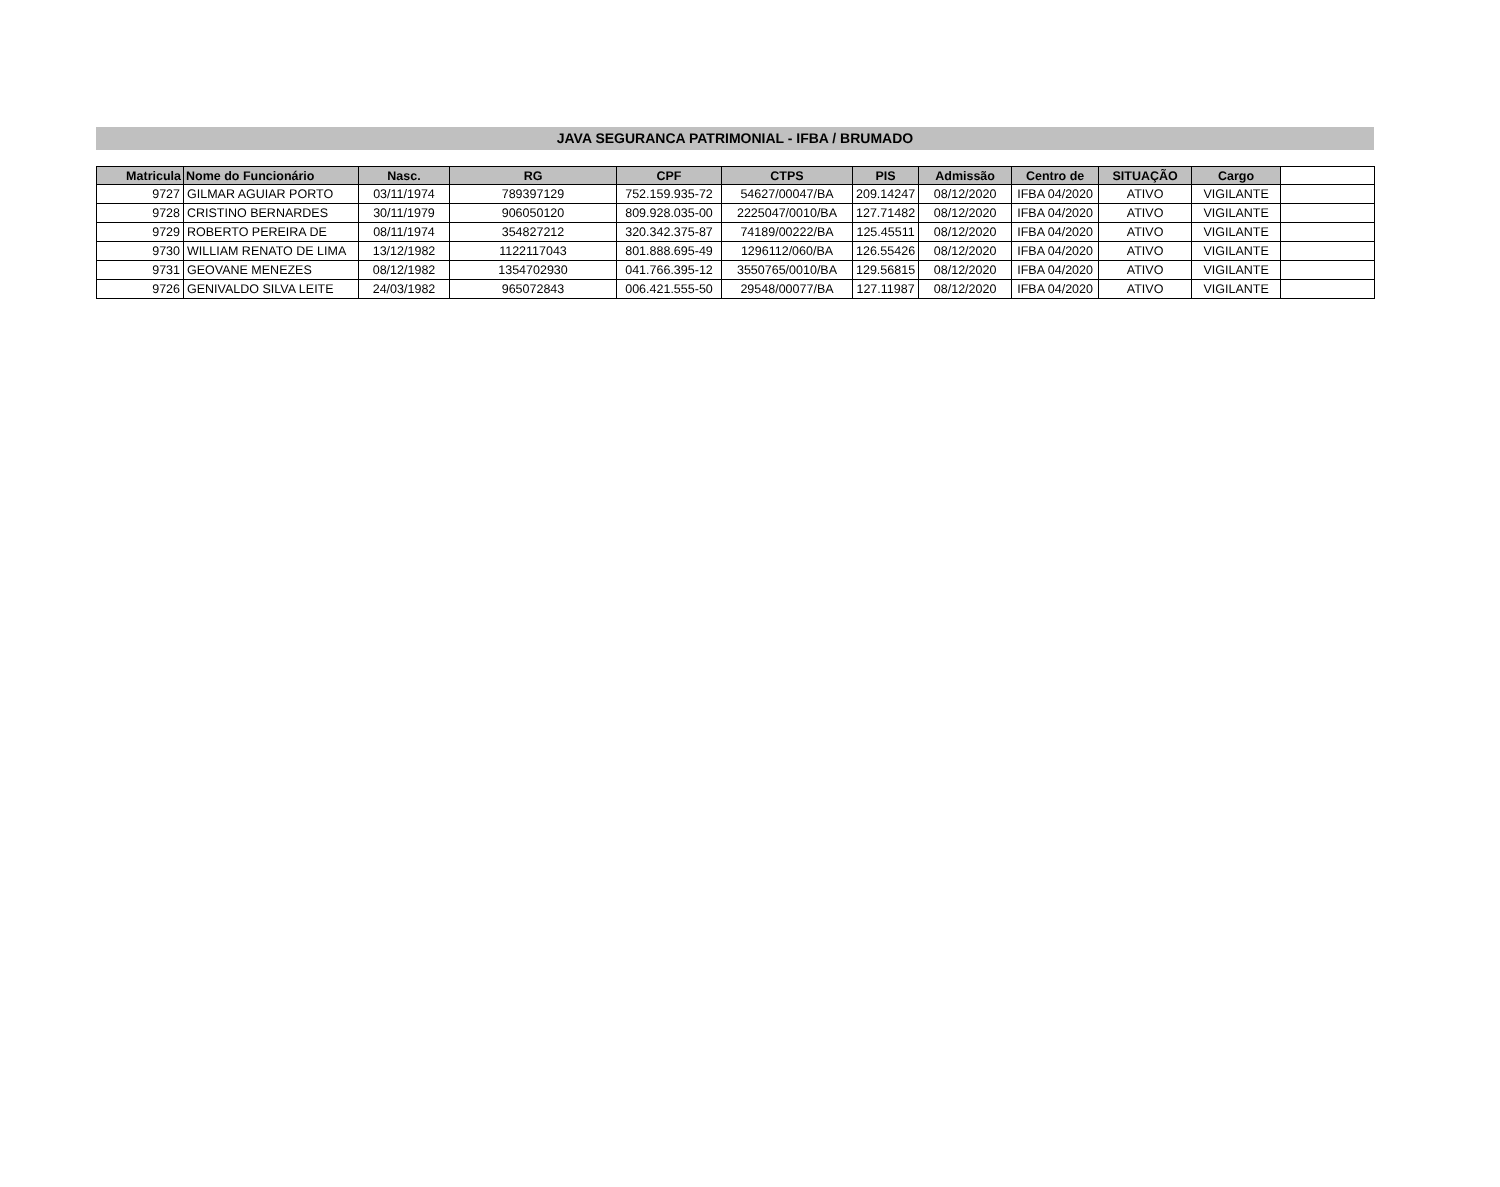JAVA SEGURANCA PATRIMONIAL - IFBA / BRUMADO
| Matricula | Nome do Funcionário | Nasc. | RG | CPF | CTPS | PIS | Admissão | Centro de | SITUAÇÃO | Cargo | |
| --- | --- | --- | --- | --- | --- | --- | --- | --- | --- | --- | --- |
| 9727 | GILMAR AGUIAR PORTO | 03/11/1974 | 789397129 | 752.159.935-72 | 54627/00047/BA | 209.14247 | 08/12/2020 | IFBA 04/2020 | ATIVO | VIGILANTE | |
| 9728 | CRISTINO BERNARDES | 30/11/1979 | 906050120 | 809.928.035-00 | 2225047/0010/BA | 127.71482 | 08/12/2020 | IFBA 04/2020 | ATIVO | VIGILANTE | |
| 9729 | ROBERTO PEREIRA DE | 08/11/1974 | 354827212 | 320.342.375-87 | 74189/00222/BA | 125.45511 | 08/12/2020 | IFBA 04/2020 | ATIVO | VIGILANTE | |
| 9730 | WILLIAM RENATO DE LIMA | 13/12/1982 | 1122117043 | 801.888.695-49 | 1296112/060/BA | 126.55426 | 08/12/2020 | IFBA 04/2020 | ATIVO | VIGILANTE | |
| 9731 | GEOVANE MENEZES | 08/12/1982 | 1354702930 | 041.766.395-12 | 3550765/0010/BA | 129.56815 | 08/12/2020 | IFBA 04/2020 | ATIVO | VIGILANTE | |
| 9726 | GENIVALDO SILVA LEITE | 24/03/1982 | 965072843 | 006.421.555-50 | 29548/00077/BA | 127.11987 | 08/12/2020 | IFBA 04/2020 | ATIVO | VIGILANTE | |